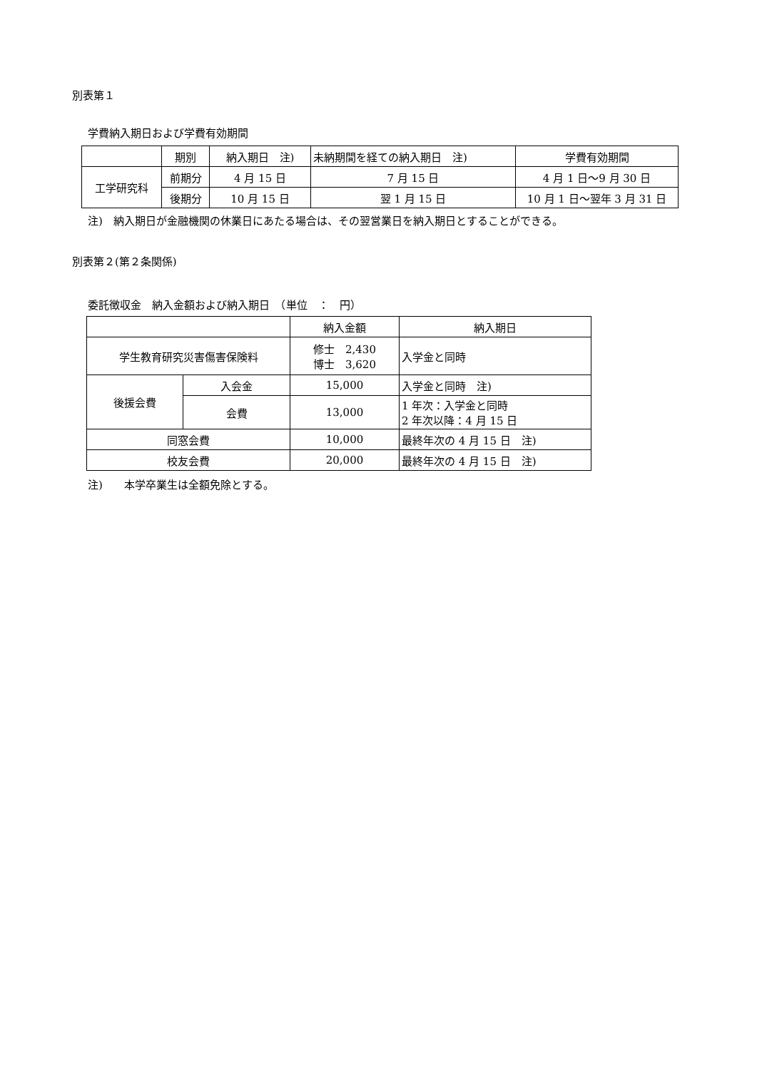別表第１
学費納入期日および学費有効期間
| | 期別 | 納入期日 注) | 未納期間を経ての納入期日 注) | 学費有効期間 |
| --- | --- | --- | --- | --- |
| 工学研究科 | 前期分 | 4 月 15 日 | 7 月 15 日 | 4 月 1 日～9 月 30 日 |
| | 後期分 | 10 月 15 日 | 翌 1 月 15 日 | 10 月 1 日～翌年 3 月 31 日 |
注)　納入期日が金融機関の休業日にあたる場合は、その翌営業日を納入期日とすることができる。
別表第２(第２条関係)
委託徴収金　納入金額および納入期日　（単位　：　円）
| | | 納入金額 | 納入期日 |
| --- | --- | --- | --- |
| 学生教育研究災害傷害保険料 | | 修士 2,430 博士 3,620 | 入学金と同時 |
| 後援会費 | 入会金 | 15,000 | 入学金と同時 注) |
| | 会費 | 13,000 | 1 年次：入学金と同時 2 年次以降：4 月 15 日 |
| 同窓会費 | | 10,000 | 最終年次の 4 月 15 日 注) |
| 校友会費 | | 20,000 | 最終年次の 4 月 15 日 注) |
注)　　本学卒業生は全額免除とする。